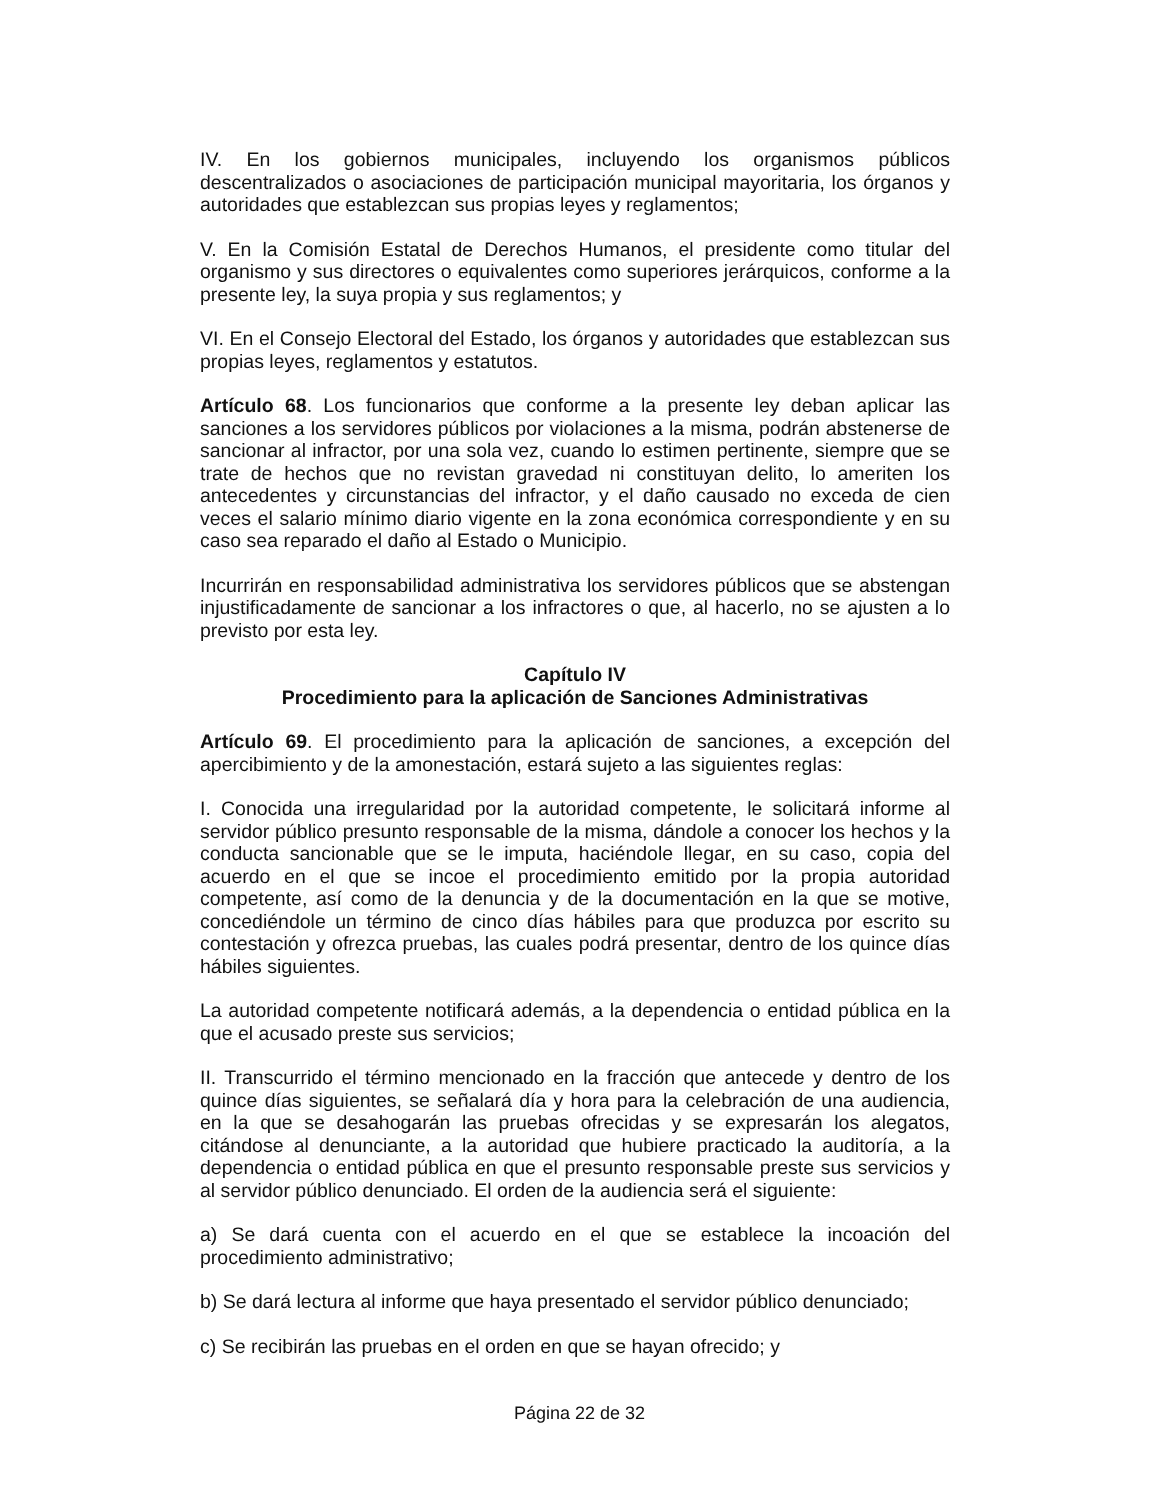IV. En los gobiernos municipales, incluyendo los organismos públicos descentralizados o asociaciones de participación municipal mayoritaria, los órganos y autoridades que establezcan sus propias leyes y reglamentos;
V. En la Comisión Estatal de Derechos Humanos, el presidente como titular del organismo y sus directores o equivalentes como superiores jerárquicos, conforme a la presente ley, la suya propia y sus reglamentos; y
VI. En el Consejo Electoral del Estado, los órganos y autoridades que establezcan sus propias leyes, reglamentos y estatutos.
Artículo 68. Los funcionarios que conforme a la presente ley deban aplicar las sanciones a los servidores públicos por violaciones a la misma, podrán abstenerse de sancionar al infractor, por una sola vez, cuando lo estimen pertinente, siempre que se trate de hechos que no revistan gravedad ni constituyan delito, lo ameriten los antecedentes y circunstancias del infractor, y el daño causado no exceda de cien veces el salario mínimo diario vigente en la zona económica correspondiente y en su caso sea reparado el daño al Estado o Municipio.
Incurrirán en responsabilidad administrativa los servidores públicos que se abstengan injustificadamente de sancionar a los infractores o que, al hacerlo, no se ajusten a lo previsto por esta ley.
Capítulo IV
Procedimiento para la aplicación de Sanciones Administrativas
Artículo 69. El procedimiento para la aplicación de sanciones, a excepción del apercibimiento y de la amonestación, estará sujeto a las siguientes reglas:
I. Conocida una irregularidad por la autoridad competente, le solicitará informe al servidor público presunto responsable de la misma, dándole a conocer los hechos y la conducta sancionable que se le imputa, haciéndole llegar, en su caso, copia del acuerdo en el que se incoe el procedimiento emitido por la propia autoridad competente, así como de la denuncia y de la documentación en la que se motive, concediéndole un término de cinco días hábiles para que produzca por escrito su contestación y ofrezca pruebas, las cuales podrá presentar, dentro de los quince días hábiles siguientes.
La autoridad competente notificará además, a la dependencia o entidad pública en la que el acusado preste sus servicios;
II. Transcurrido el término mencionado en la fracción que antecede y dentro de los quince días siguientes, se señalará día y hora para la celebración de una audiencia, en la que se desahogarán las pruebas ofrecidas y se expresarán los alegatos, citándose al denunciante, a la autoridad que hubiere practicado la auditoría, a la dependencia o entidad pública en que el presunto responsable preste sus servicios y al servidor público denunciado. El orden de la audiencia será el siguiente:
a) Se dará cuenta con el acuerdo en el que se establece la incoación del procedimiento administrativo;
b) Se dará lectura al informe que haya presentado el servidor público denunciado;
c) Se recibirán las pruebas en el orden en que se hayan ofrecido; y
Página 22 de 32